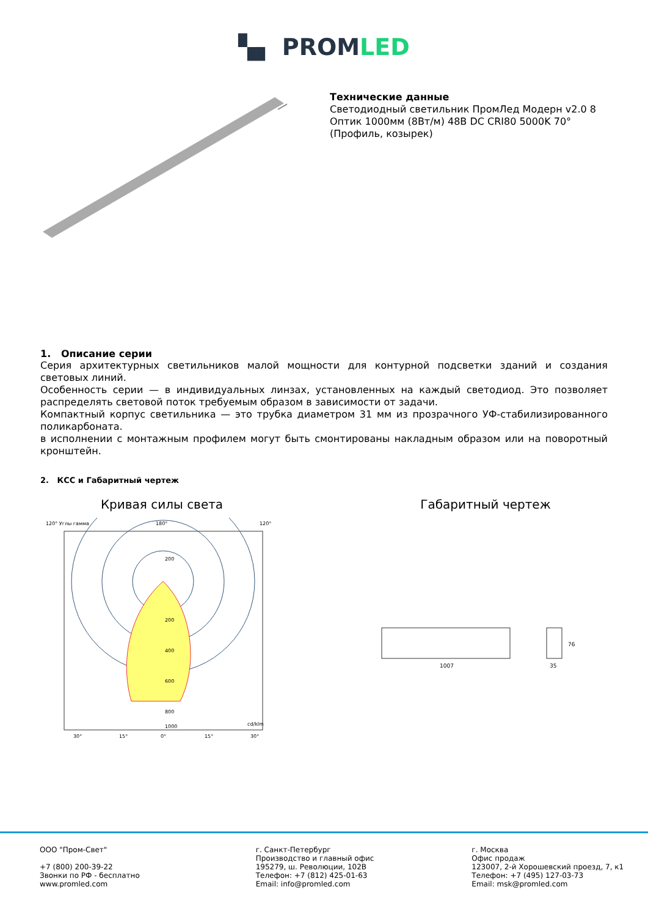▚▖ PROMLED
Технические данные
Светодиодный светильник ПромЛед Модерн v2.0 8 Оптик 1000мм (8Вт/м) 48В DC CRI80 5000K 70° (Профиль, козырек)
1. Описание серии
Серия архитектурных светильников малой мощности для контурной подсветки зданий и создания световых линий.
Особенность серии — в индивидуальных линзах, установленных на каждый светодиод. Это позволяет распределять световой поток требуемым образом в зависимости от задачи.
Компактный корпус светильника — это трубка диаметром 31 мм из прозрачного УФ-стабилизированного поликарбоната.
в исполнении с монтажным профилем могут быть смонтированы накладным образом или на поворотный кронштейн.
2. КСС и Габаритный чертеж
Кривая силы света
120° Углы гамма
180°
120°
200
200
400
600
800
1000
cd/klm
30°
15°
0°
15°
30°
Габаритный чертеж
1007
35
76
ООО "Пром-Свет"
+7 (800) 200-39-22
Звонки по РФ - бесплатно
www.promled.com
г. Санкт-Петербург
Производство и главный офис
195279, ш. Революции, 102В
Телефон: +7 (812) 425-01-63
Email: info@promled.com
г. Москва
Офис продаж
123007, 2-й Хорошевский проезд, 7, к1
Телефон: +7 (495) 127-03-73
Email: msk@promled.com